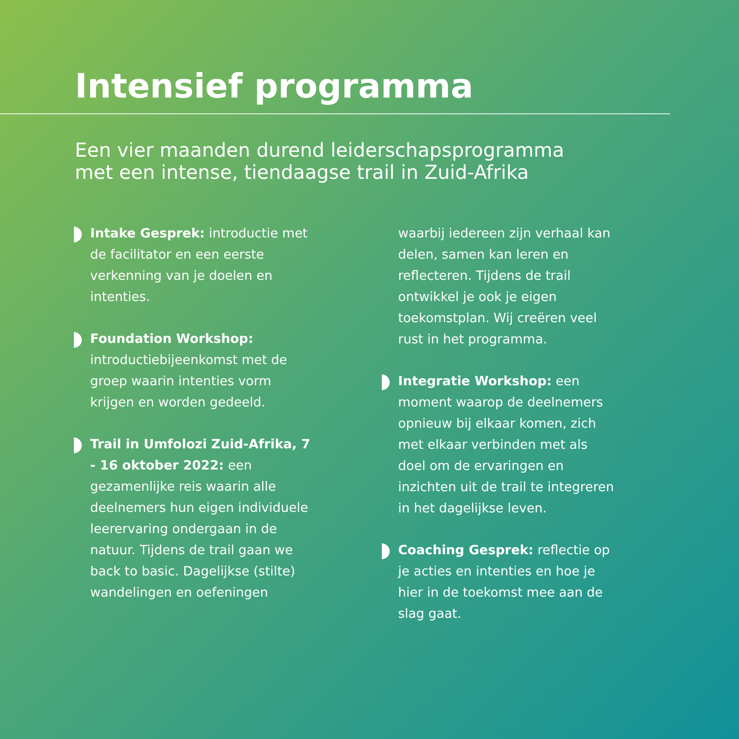Intensief programma
Een vier maanden durend leiderschapsprogramma
met een intense, tiendaagse trail in Zuid-Afrika
Intake Gesprek: introductie met de facilitator en een eerste verkenning van je doelen en intenties.
Foundation Workshop:
introductiebijeenkomst met de groep waarin intenties vorm krijgen en worden gedeeld.
Trail in Umfolozi Zuid-Afrika, 7 - 16 oktober 2022: een gezamenlijke reis waarin alle deelnemers hun eigen individuele leerervaring ondergaan in de natuur. Tijdens de trail gaan we back to basic. Dagelijkse (stilte) wandelingen en oefeningen
waarbij iedereen zijn verhaal kan delen, samen kan leren en reflecteren. Tijdens de trail ontwikkel je ook je eigen toekomstplan. Wij creëren veel rust in het programma.
Integratie Workshop: een moment waarop de deelnemers opnieuw bij elkaar komen, zich met elkaar verbinden met als doel om de ervaringen en inzichten uit de trail te integreren in het dagelijkse leven.
Coaching Gesprek: reflectie op je acties en intenties en hoe je hier in de toekomst mee aan de slag gaat.